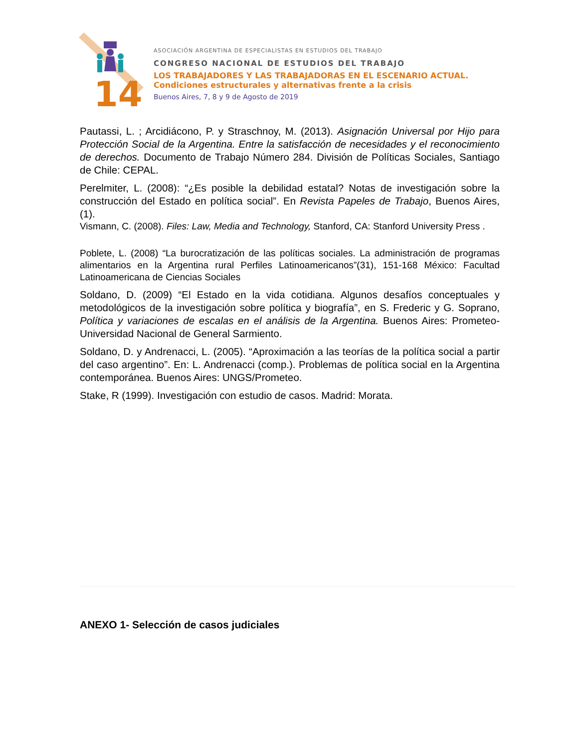14
ASOCIACIÓN ARGENTINA DE ESPECIALISTAS EN ESTUDIOS DEL TRABAJO
CONGRESO NACIONAL DE ESTUDIOS DEL TRABAJO
LOS TRABAJADORES Y LAS TRABAJADORAS EN EL ESCENARIO ACTUAL.
Condiciones estructurales y alternativas frente a la crisis
Buenos Aires, 7, 8 y 9 de Agosto de 2019
Pautassi, L. ; Arcidiácono, P. y Straschnoy, M. (2013). Asignación Universal por Hijo para Protección Social de la Argentina. Entre la satisfacción de necesidades y el reconocimiento de derechos. Documento de Trabajo Número 284. División de Políticas Sociales, Santiago de Chile: CEPAL.
Perelmiter, L. (2008): “¿Es posible la debilidad estatal? Notas de investigación sobre la construcción del Estado en política social”. En Revista Papeles de Trabajo, Buenos Aires, (1).
Vismann, C. (2008). Files: Law, Media and Technology, Stanford, CA: Stanford University Press .
Poblete, L. (2008) “La burocratización de las políticas sociales. La administración de programas alimentarios en la Argentina rural Perfiles Latinoamericanos”(31), 151-168 México: Facultad Latinoamericana de Ciencias Sociales
Soldano, D. (2009) “El Estado en la vida cotidiana. Algunos desafíos conceptuales y metodológicos de la investigación sobre política y biografía”, en S. Frederic y G. Soprano, Política y variaciones de escalas en el análisis de la Argentina. Buenos Aires: Prometeo-Universidad Nacional de General Sarmiento.
Soldano, D. y Andrenacci, L. (2005). “Aproximación a las teorías de la política social a partir del caso argentino”. En: L. Andrenacci (comp.). Problemas de política social en la Argentina contemporánea. Buenos Aires: UNGS/Prometeo.
Stake, R (1999). Investigación con estudio de casos. Madrid: Morata.
ANEXO 1- Selección de casos judiciales